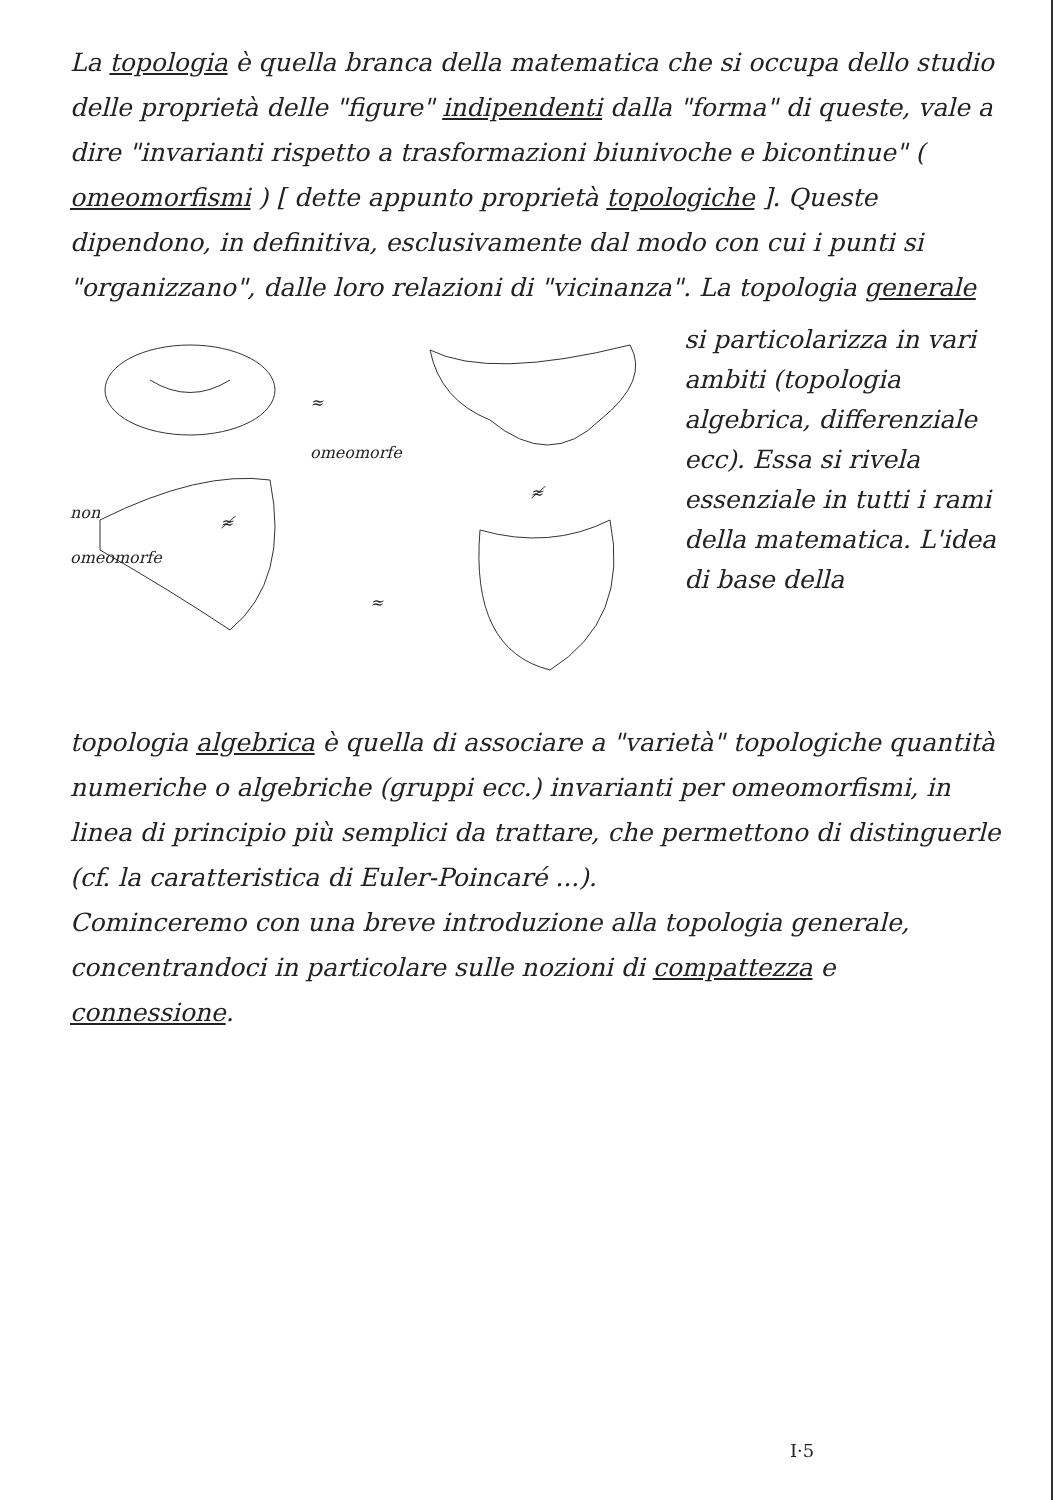La topologia è quella branca della matematica che si occupa dello studio delle proprietà delle "figure" indipendenti dalla "forma" di queste, vale a dire "invarianti rispetto a trasformazioni biunivoche e bicontinue" ( omeomorfismi ) [ dette appunto proprietà topologiche ]. Queste dipendono, in definitiva, esclusivamente dal modo con cui i punti si "organizzano", dalle loro relazioni di "vicinanza". La topologia generale
≈
omeomorfe
≉
non
omeomorfe ≉
≈
si particolarizza in vari ambiti (topologia algebrica, differenziale ecc). Essa si rivela essenziale in tutti i rami della matematica. L'idea di base della
topologia algebrica è quella di associare a "varietà" topologiche quantità numeriche o algebriche (gruppi ecc.) invarianti per omeomorfismi, in linea di principio più semplici da trattare, che permettono di distinguerle (cf. la caratteristica di Euler-Poincaré ...).
Cominceremo con una breve introduzione alla topologia generale, concentrandoci in particolare sulle nozioni di compattezza e connessione.
I·5